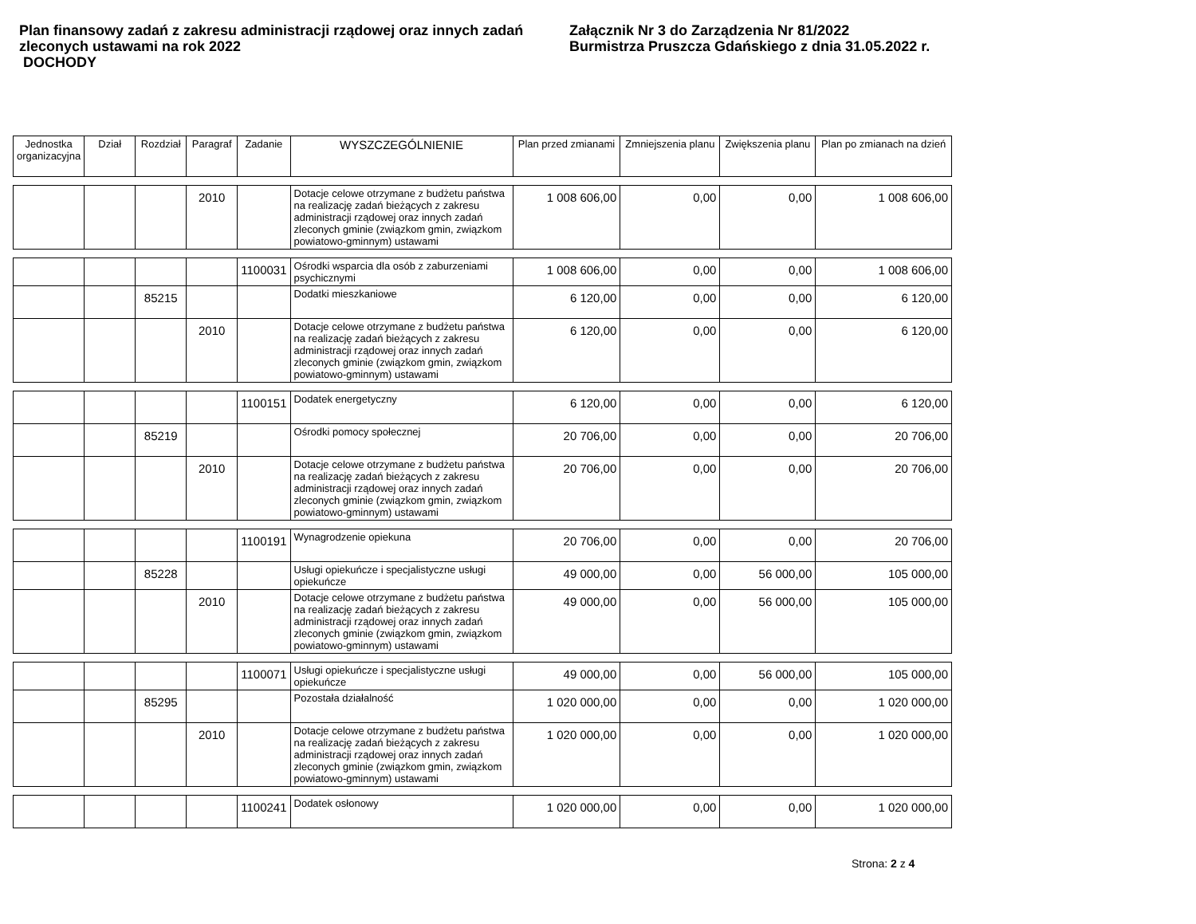Plan finansowy zadań z zakresu administracji rządowej oraz innych zadań zleconych ustawami na rok 2022
DOCHODY
Załącznik Nr 3 do Zarządzenia Nr 81/2022
Burmistrza Pruszcza Gdańskiego z dnia 31.05.2022 r.
| Jednostka organizacyjna | Dział | Rozdział | Paragraf | Zadanie | WYSZCZEGÓLNIENIE | Plan przed zmianami | Zmniejszenia planu | Zwiększenia planu | Plan po zmianach na dzień |
| --- | --- | --- | --- | --- | --- | --- | --- | --- | --- |
| | | | 2010 | | Dotacje celowe otrzymane z budżetu państwa na realizację zadań bieżących z zakresu administracji rządowej oraz innych zadań zleconych gminie (związkom gmin, związkom powiatowo-gminnym) ustawami | 1 008 606,00 | 0,00 | 0,00 | 1 008 606,00 |
| | | | | 1100031 | Ośrodki wsparcia dla osób z zaburzeniami psychicznymi | 1 008 606,00 | 0,00 | 0,00 | 1 008 606,00 |
| | | 85215 | | | Dodatki mieszkaniowe | 6 120,00 | 0,00 | 0,00 | 6 120,00 |
| | | | 2010 | | Dotacje celowe otrzymane z budżetu państwa na realizację zadań bieżących z zakresu administracji rządowej oraz innych zadań zleconych gminie (związkom gmin, związkom powiatowo-gminnym) ustawami | 6 120,00 | 0,00 | 0,00 | 6 120,00 |
| | | | | 1100151 | Dodatek energetyczny | 6 120,00 | 0,00 | 0,00 | 6 120,00 |
| | | 85219 | | | Ośrodki pomocy społecznej | 20 706,00 | 0,00 | 0,00 | 20 706,00 |
| | | | 2010 | | Dotacje celowe otrzymane z budżetu państwa na realizację zadań bieżących z zakresu administracji rządowej oraz innych zadań zleconych gminie (związkom gmin, związkom powiatowo-gminnym) ustawami | 20 706,00 | 0,00 | 0,00 | 20 706,00 |
| | | | | 1100191 | Wynagrodzenie opiekuna | 20 706,00 | 0,00 | 0,00 | 20 706,00 |
| | | 85228 | | | Usługi opiekuńcze i specjalistyczne usługi opiekuńcze | 49 000,00 | 0,00 | 56 000,00 | 105 000,00 |
| | | | 2010 | | Dotacje celowe otrzymane z budżetu państwa na realizację zadań bieżących z zakresu administracji rządowej oraz innych zadań zleconych gminie (związkom gmin, związkom powiatowo-gminnym) ustawami | 49 000,00 | 0,00 | 56 000,00 | 105 000,00 |
| | | | | 1100071 | Usługi opiekuńcze i specjalistyczne usługi opiekuńcze | 49 000,00 | 0,00 | 56 000,00 | 105 000,00 |
| | | 85295 | | | Pozostała działalność | 1 020 000,00 | 0,00 | 0,00 | 1 020 000,00 |
| | | | 2010 | | Dotacje celowe otrzymane z budżetu państwa na realizację zadań bieżących z zakresu administracji rządowej oraz innych zadań zleconych gminie (związkom gmin, związkom powiatowo-gminnym) ustawami | 1 020 000,00 | 0,00 | 0,00 | 1 020 000,00 |
| | | | | 1100241 | Dodatek osłonowy | 1 020 000,00 | 0,00 | 0,00 | 1 020 000,00 |
Strona: 2 z 4